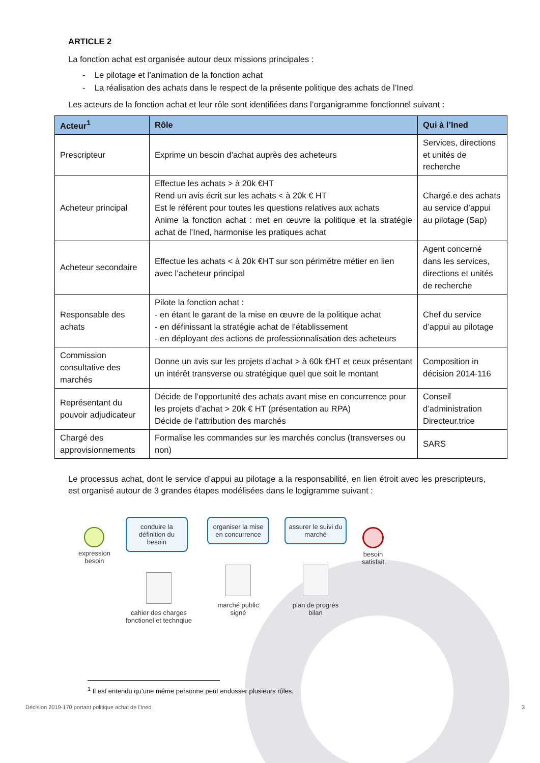ARTICLE 2
La fonction achat est organisée autour deux missions principales :
- Le pilotage et l’animation de la fonction achat
- La réalisation des achats dans le respect de la présente politique des achats de l’Ined
Les acteurs de la fonction achat et leur rôle sont identifiées dans l’organigramme fonctionnel suivant :
| Acteur<sup>1</sup> | Rôle | Qui à l’Ined |
| --- | --- | --- |
| Prescripteur | Exprime un besoin d’achat auprès des acheteurs | Services, directions et unités de recherche |
| Acheteur principal | Effectue les achats > à 20k €HT Rend un avis écrit sur les achats < à 20k € HT Est le référent pour toutes les questions relatives aux achats Anime la fonction achat : met en œuvre la politique et la stratégie achat de l’Ined, harmonise les pratiques achat | Chargé.e des achats au service d’appui au pilotage (Sap) |
| Acheteur secondaire | Effectue les achats < à 20k €HT sur son périmètre métier en lien avec l’acheteur principal | Agent concerné dans les services, directions et unités de recherche |
| Responsable des achats | Pilote la fonction achat : - en étant le garant de la mise en œuvre de la politique achat - en définissant la stratégie achat de l’établissement - en déployant des actions de professionnalisation des acheteurs | Chef du service d’appui au pilotage |
| Commission consultative des marchés | Donne un avis sur les projets d’achat > à 60k €HT et ceux présentant un intérêt transverse ou stratégique quel que soit le montant | Composition in décision 2014-116 |
| Représentant du pouvoir adjudicateur | Décide de l’opportunité des achats avant mise en concurrence pour les projets d’achat > 20k € HT (présentation au RPA) Décide de l’attribution des marchés | Conseil d’administration Directeur.trice |
| Chargé des approvisionnements | Formalise les commandes sur les marchés conclus (transverses ou non) | SARS |
Le processus achat, dont le service d’appui au pilotage a la responsabilité, en lien étroit avec les prescripteurs, est organisé autour de 3 grandes étapes modélisées dans le logigramme suivant :
expression
besoin
conduire la définition du besoin
cahier des charges
fonctionel et technqiue
organiser la mise en concurrence
marché public
signé
assurer le suivi du marché
plan de progrès
bilan
besoin
satisfait
<sup>1</sup> Il est entendu qu’une même personne peut endosser plusieurs rôles.
Décision 2019-170 portant politique achat de l’Ined 3